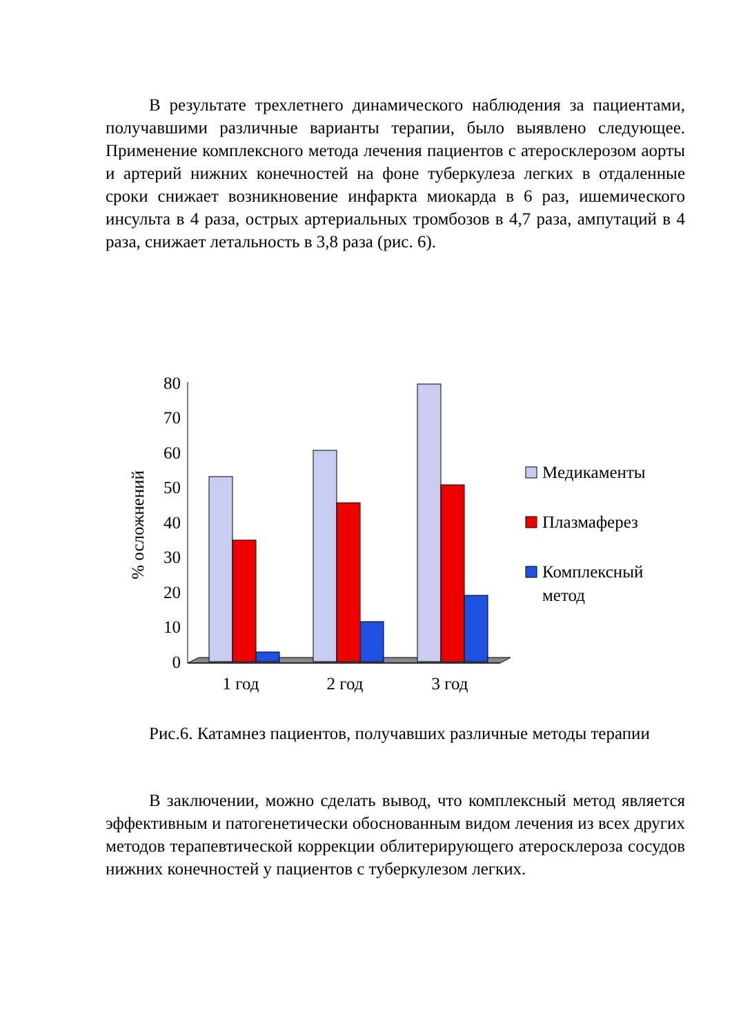В результате трехлетнего динамического наблюдения за пациентами, получавшими различные варианты терапии, было выявлено следующее. Применение комплексного метода лечения пациентов с атеросклерозом аорты и артерий нижних конечностей на фоне туберкулеза легких в отдаленные сроки снижает возникновение инфаркта миокарда в 6 раз, ишемического инсульта в 4 раза, острых артериальных тромбозов в 4,7 раза, ампутаций в 4 раза, снижает летальность в 3,8 раза (рис. 6).
80
70
60
50
40
30
20
10
0
% осложнений
1 год
2 год
3 год
Медикаменты
Плазмаферез
Комплексный
метод
Рис.6. Катамнез пациентов, получавших различные методы терапии
В заключении, можно сделать вывод, что комплексный метод является эффективным и патогенетически обоснованным видом лечения из всех других методов терапевтической коррекции облитерирующего атеросклероза сосудов нижних конечностей у пациентов с туберкулезом легких.